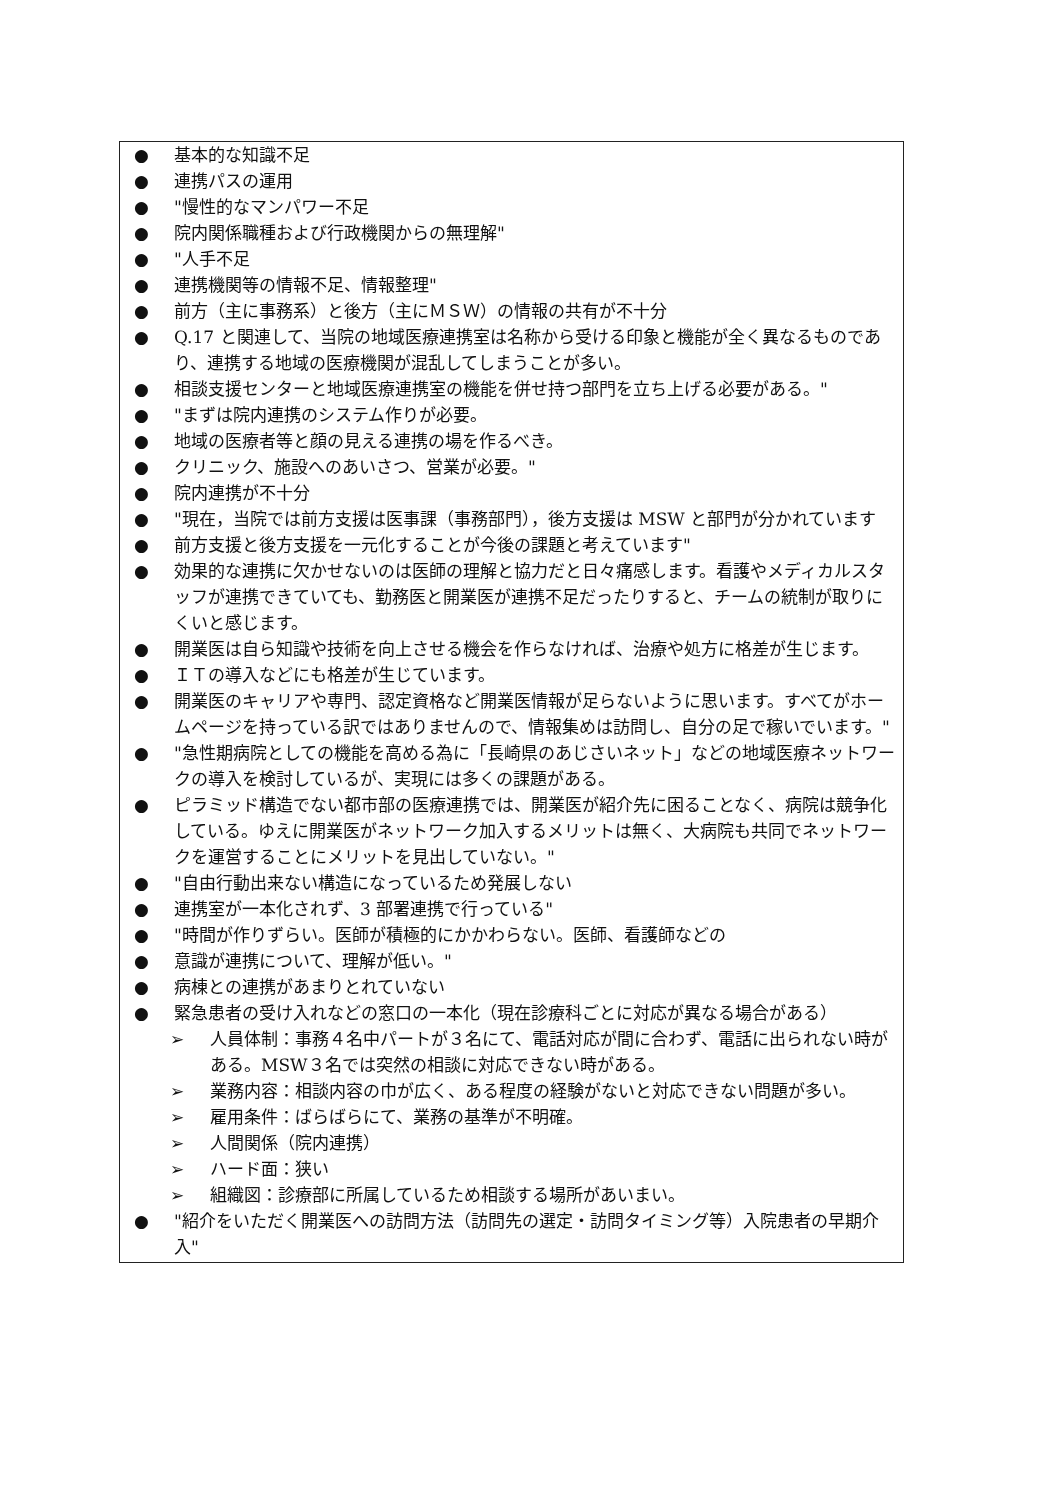● 基本的な知識不足
● 連携パスの運用
● "慢性的なマンパワー不足
● 院内関係職種および行政機関からの無理解"
● "人手不足
● 連携機関等の情報不足、情報整理"
● 前方（主に事務系）と後方（主にＭＳＷ）の情報の共有が不十分
● Q.17 と関連して、当院の地域医療連携室は名称から受ける印象と機能が全く異なるものであり、連携する地域の医療機関が混乱してしまうことが多い。
● 相談支援センターと地域医療連携室の機能を併せ持つ部門を立ち上げる必要がある。"
● "まずは院内連携のシステム作りが必要。
● 地域の医療者等と顔の見える連携の場を作るべき。
● クリニック、施設へのあいさつ、営業が必要。"
● 院内連携が不十分
● "現在，当院では前方支援は医事課（事務部門），後方支援は MSW と部門が分かれています
● 前方支援と後方支援を一元化することが今後の課題と考えています"
● 効果的な連携に欠かせないのは医師の理解と協力だと日々痛感します。看護やメディカルスタッフが連携できていても、勤務医と開業医が連携不足だったりすると、チームの統制が取りにくいと感じます。
● 開業医は自ら知識や技術を向上させる機会を作らなければ、治療や処方に格差が生じます。
● ＩＴの導入などにも格差が生じています。
● 開業医のキャリアや専門、認定資格など開業医情報が足らないように思います。すべてがホームページを持っている訳ではありませんので、情報集めは訪問し、自分の足で稼いでいます。"
● "急性期病院としての機能を高める為に「長崎県のあじさいネット」などの地域医療ネットワークの導入を検討しているが、実現には多くの課題がある。
● ピラミッド構造でない都市部の医療連携では、開業医が紹介先に困ることなく、病院は競争化している。ゆえに開業医がネットワーク加入するメリットは無く、大病院も共同でネットワークを運営することにメリットを見出していない。"
● "自由行動出来ない構造になっているため発展しない
● 連携室が一本化されず、3 部署連携で行っている"
● "時間が作りずらい。医師が積極的にかかわらない。医師、看護師などの
● 意識が連携について、理解が低い。"
● 病棟との連携があまりとれていない
● 緊急患者の受け入れなどの窓口の一本化（現在診療科ごとに対応が異なる場合がある）
➢ 人員体制：事務４名中パートが３名にて、電話対応が間に合わず、電話に出られない時がある。MSW３名では突然の相談に対応できない時がある。
➢ 業務内容：相談内容の巾が広く、ある程度の経験がないと対応できない問題が多い。
➢ 雇用条件：ばらばらにて、業務の基準が不明確。
➢ 人間関係（院内連携）
➢ ハード面：狭い
➢ 組織図：診療部に所属しているため相談する場所があいまい。
● "紹介をいただく開業医への訪問方法（訪問先の選定・訪問タイミング等）入院患者の早期介入"